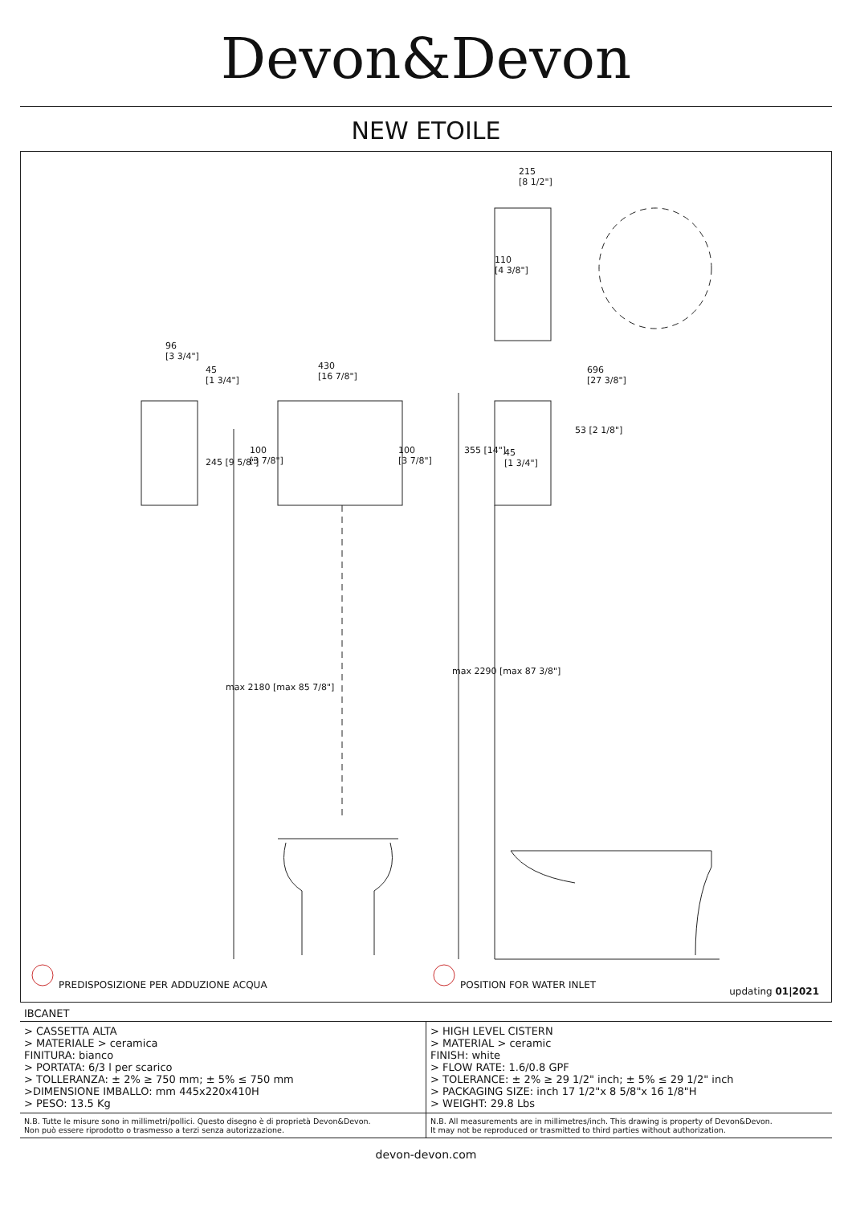Devon&Devon
NEW ETOILE
215
[8 1/2"]
110
[4 3/8"]
96
[3 3/4"]
45
[1 3/4"]
430
[16 7/8"]
696
[27 3/8"]
100
[3 7/8"]
100
[3 7/8"]
245 [9 5/8"]
355 [14"]
45
[1 3/4"]
53 [2 1/8"]
max 2180 [max 85 7/8"]
max 2290 [max 87 3/8"]
PREDISPOSIZIONE PER ADDUZIONE ACQUA
POSITION FOR WATER INLET
updating 01|2021
IBCANET
| > CASSETTA ALTA > MATERIALE > ceramica FINITURA: bianco > PORTATA: 6/3 l per scarico > TOLLERANZA: ± 2% ≥ 750 mm; ± 5% ≤ 750 mm >DIMENSIONE IMBALLO: mm 445x220x410H > PESO: 13.5 Kg | > HIGH LEVEL CISTERN > MATERIAL > ceramic FINISH: white > FLOW RATE: 1.6/0.8 GPF > TOLERANCE: ± 2% ≥ 29 1/2" inch; ± 5% ≤ 29 1/2" inch > PACKAGING SIZE: inch 17 1/2"x 8 5/8"x 16 1/8"H > WEIGHT: 29.8 Lbs |
| N.B. Tutte le misure sono in millimetri/pollici. Questo disegno è di proprietà Devon&Devon. Non può essere riprodotto o trasmesso a terzi senza autorizzazione. | N.B. All measurements are in millimetres/inch. This drawing is property of Devon&Devon. It may not be reproduced or trasmitted to third parties without authorization. |
devon-devon.com